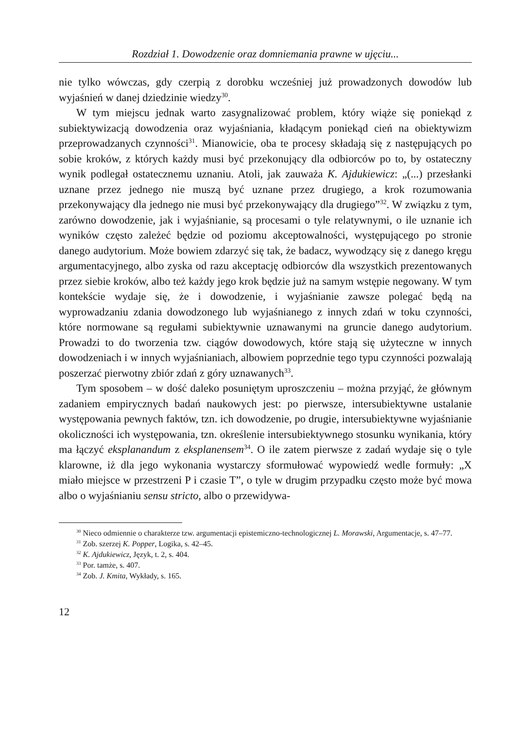Rozdział 1. Dowodzenie oraz domniemania prawne w ujęciu...
nie tylko wówczas, gdy czerpią z dorobku wcześniej już prowadzonych dowodów lub wyjaśnień w danej dziedzinie wiedzy<sup>30</sup>.
W tym miejscu jednak warto zasygnalizować problem, który wiąże się poniekąd z subiektywizacją dowodzenia oraz wyjaśniania, kładącym poniekąd cień na obiektywizm przeprowadzanych czynności<sup>31</sup>. Mianowicie, oba te procesy składają się z następujących po sobie kroków, z których każdy musi być przekonujący dla odbiorców po to, by ostateczny wynik podlegał ostatecznemu uznaniu. Atoli, jak zauważa K. Ajdukiewicz: „(...) przesłanki uznane przez jednego nie muszą być uznane przez drugiego, a krok rozumowania przekonywający dla jednego nie musi być przekonywający dla drugiego”<sup>32</sup>. W związku z tym, zarówno dowodzenie, jak i wyjaśnianie, są procesami o tyle relatywnymi, o ile uznanie ich wyników często zależeć będzie od poziomu akceptowalności, występującego po stronie danego audytorium. Może bowiem zdarzyć się tak, że badacz, wywodzący się z danego kręgu argumentacyjnego, albo zyska od razu akceptację odbiorców dla wszystkich prezentowanych przez siebie kroków, albo też każdy jego krok będzie już na samym wstępie negowany. W tym kontekście wydaje się, że i dowodzenie, i wyjaśnianie zawsze polegać będą na wyprowadzaniu zdania dowodzonego lub wyjaśnianego z innych zdań w toku czynności, które normowane są regułami subiektywnie uznawanymi na gruncie danego audytorium. Prowadzi to do tworzenia tzw. ciągów dowodowych, które stają się użyteczne w innych dowodzeniach i w innych wyjaśnianiach, albowiem poprzednie tego typu czynności pozwalają poszerzać pierwotny zbiór zdań z góry uznawanych<sup>33</sup>.
Tym sposobem – w dość daleko posuniętym uproszczeniu – można przyjąć, że głównym zadaniem empirycznych badań naukowych jest: po pierwsze, intersubiektywne ustalanie występowania pewnych faktów, tzn. ich dowodzenie, po drugie, intersubiektywne wyjaśnianie okoliczności ich występowania, tzn. określenie intersubiektywnego stosunku wynikania, który ma łączyć eksplanandum z eksplanensem<sup>34</sup>. O ile zatem pierwsze z zadań wydaje się o tyle klarowne, iż dla jego wykonania wystarczy sformułować wypowiedź wedle formuły: „X miało miejsce w przestrzeni P i czasie T”, o tyle w drugim przypadku często może być mowa albo o wyjaśnianiu sensu stricto, albo o przewidywa-
<sup>30</sup> Nieco odmiennie o charakterze tzw. argumentacji epistemiczno-technologicznej L. Morawski, Argumentacje, s. 47–77.
<sup>31</sup> Zob. szerzej K. Popper, Logika, s. 42–45.
<sup>32</sup> K. Ajdukiewicz, Język, t. 2, s. 404.
<sup>33</sup> Por. tamże, s. 407.
<sup>34</sup> Zob. J. Kmita, Wykłady, s. 165.
12